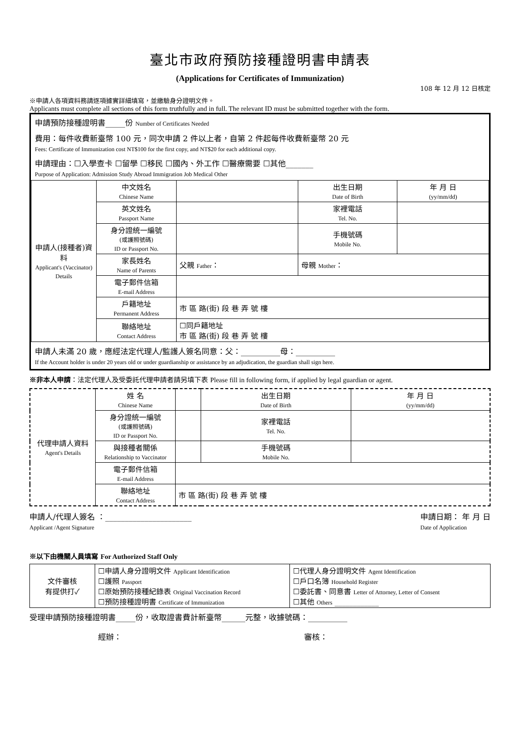臺北市政府預防接種證明書申請表
(Applications for Certificates of Immunization)
108 年 12 月 12 日核定
※申請人各項資料務請逐項據實詳細填寫，並繳驗身分證明文件。
Applicants must complete all sections of this form truthfully and in full. The relevant ID must be submitted together with the form.
申請預防接種證明書_____份 Number of Certificates Needed
費用：每件收費新臺幣 100 元，同次申請 2 件以上者，自第 2 件起每件收費新臺幣 20 元
Fees: Certificate of Immunization cost NT$100 for the first copy, and NT$20 for each additional copy.
申請理由：☐入學查卡 ☐留學 ☐移民 ☐國內、外工作 ☐醫療需要 ☐其他_______
Purpose of Application: Admission Study Abroad Immigration Job Medical Other
| 申請人(接種者)資料 Applicant's (Vaccinator) Details | 中文姓名 Chinese Name | | 出生日期 Date of Birth | 年 月 日 (yy/mm/dd) |
| | 英文姓名 Passport Name | | 家裡電話 Tel. No. | |
| | 身分證統一編號 (或護照號碼) ID or Passport No. | | 手機號碼 Mobile No. | |
| | 家長姓名 Name of Parents | 父親 Father ： | 母親 Mother ： | |
| | 電子郵件信箱 E-mail Address | | | |
| | 戶籍地址 Permanent Address | 市 區 路(街) 段 巷 弄 號 樓 | | |
| | 聯絡地址 Contact Address | ☐同戶籍地址 市 區 路(街) 段 巷 弄 號 樓 | | |
申請人未滿 20 歲，應經法定代理人/監護人簽名同意：父：__________母：__________
If the Account holder is under 20 years old or under guardianship or assistance by an adjudication, the guardian shall sign here.
※非本人申請：法定代理人及受委託代理申請者請另填下表 Please fill in following form, if applied by legal guardian or agent.
| 代理申請人資料 Agent's Details | 姓 名 Chinese Name | | 出生日期 Date of Birth | 年 月 日 (yy/mm/dd) |
| | 身分證統一編號 (或護照號碼) ID or Passport No. | | 家裡電話 Tel. No. | |
| | 與接種者關係 Relationship to Vaccinator | | 手機號碼 Mobile No. | |
| | 電子郵件信箱 E-mail Address | | | |
| | 聯絡地址 Contact Address | 市 區 路(街) 段 巷 弄 號 樓 | | |
申請人/代理人簽名 ：______________________
Applicant /Agent Signature
申請日期： 年 月 日
Date of Application
※以下由機關人員填寫 For Authorized Staff Only
| 文件審核 有提供打✓ | ☐申請人身分證明文件 Applicant Identification ☐護照 Passport ☐原始預防接種紀錄表 Original Vaccination Record ☐預防接種證明書 Certificate of Immunization | ☐代理人身分證明文件 Agent Identification ☐戶口名簿 Household Register ☐委託書、同意書 Letter of Attorney, Letter of Consent ☐其他 Others ____________ |
受理申請預防接種證明書_____份，收取證書費計新臺幣______元整，收據號碼：__________
經辦： 審核：